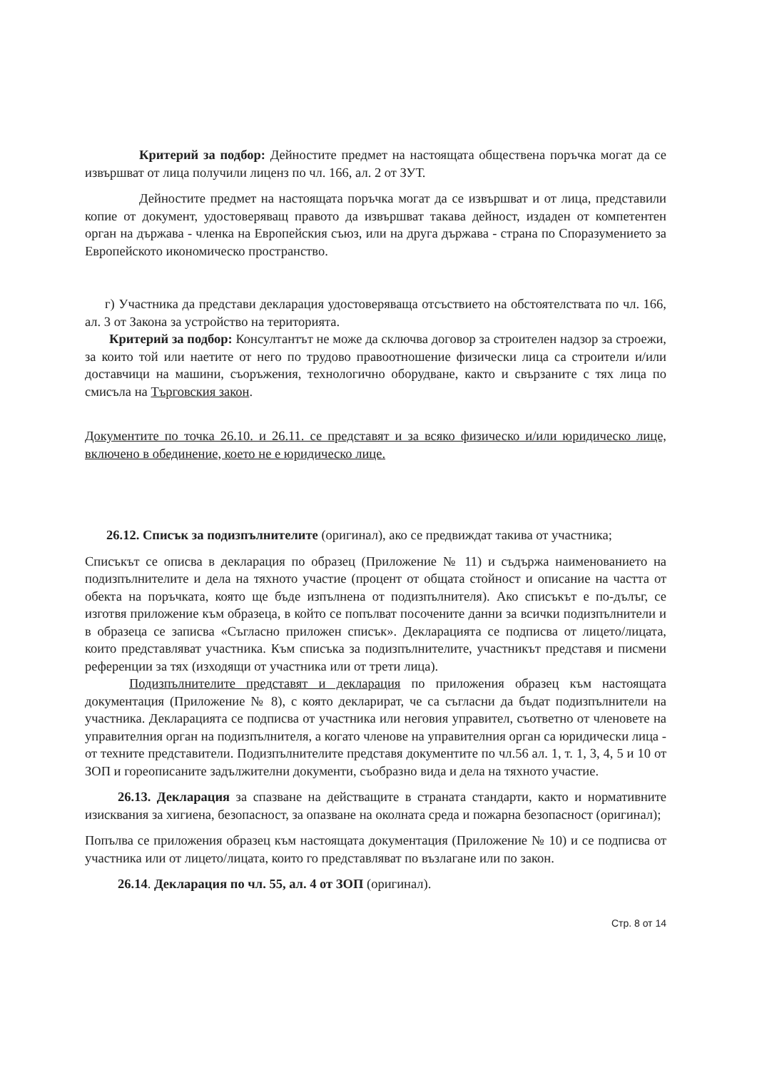Критерий за подбор: Дейностите предмет на настоящата обществена поръчка могат да се извършват от лица получили лиценз по чл. 166, ал. 2 от ЗУТ.
Дейностите предмет на настоящата поръчка могат да се извършват и от лица, представили копие от документ, удостоверяващ правото да извършват такава дейност, издаден от компетентен орган на държава - членка на Европейския съюз, или на друга държава - страна по Споразумението за Европейското икономическо пространство.
г) Участника да представи декларация удостоверяваща отсъствието на обстоятелствата по чл. 166, ал. 3 от Закона за устройство на територията.
Критерий за подбор: Консултантът не може да сключва договор за строителен надзор за строежи, за които той или наетите от него по трудово правоотношение физически лица са строители и/или доставчици на машини, съоръжения, технологично оборудване, както и свързаните с тях лица по смисъла на Търговския закон.
Документите по точка 26.10. и 26.11. се представят и за всяко физическо и/или юридическо лице, включено в обединение, което не е юридическо лице.
26.12. Списък за подизпълнителите (оригинал), ако се предвиждат такива от участника;
Списъкът се описва в декларация по образец (Приложение № 11) и съдържа наименованието на подизпълнителите и дела на тяхното участие (процент от общата стойност и описание на частта от обекта на поръчката, която ще бъде изпълнена от подизпълнителя). Ако списъкът е по-дълъг, се изготвя приложение към образеца, в който се попълват посочените данни за всички подизпълнители и в образеца се записва «Съгласно приложен списък». Декларацията се подписва от лицето/лицата, които представляват участника. Към списъка за подизпълнителите, участникът представя и писмени референции за тях (изходящи от участника или от трети лица).
Подизпълнителите представят и декларация по приложения образец към настоящата документация (Приложение № 8), с която декларират, че са съгласни да бъдат подизпълнители на участника. Декларацията се подписва от участника или неговия управител, съответно от членовете на управителния орган на подизпълнителя, а когато членове на управителния орган са юридически лица - от техните представители. Подизпълнителите представя документите по чл.56 ал. 1, т. 1, 3, 4, 5 и 10 от ЗОП и гореописаните задължителни документи, съобразно вида и дела на тяхното участие.
26.13. Декларация за спазване на действащите в страната стандарти, както и нормативните изисквания за хигиена, безопасност, за опазване на околната среда и пожарна безопасност (оригинал);
Попълва се приложения образец към настоящата документация (Приложение № 10) и се подписва от участника или от лицето/лицата, които го представляват по възлагане или по закон.
26.14. Декларация по чл. 55, ал. 4 от ЗОП (оригинал).
Стр. 8 от 14